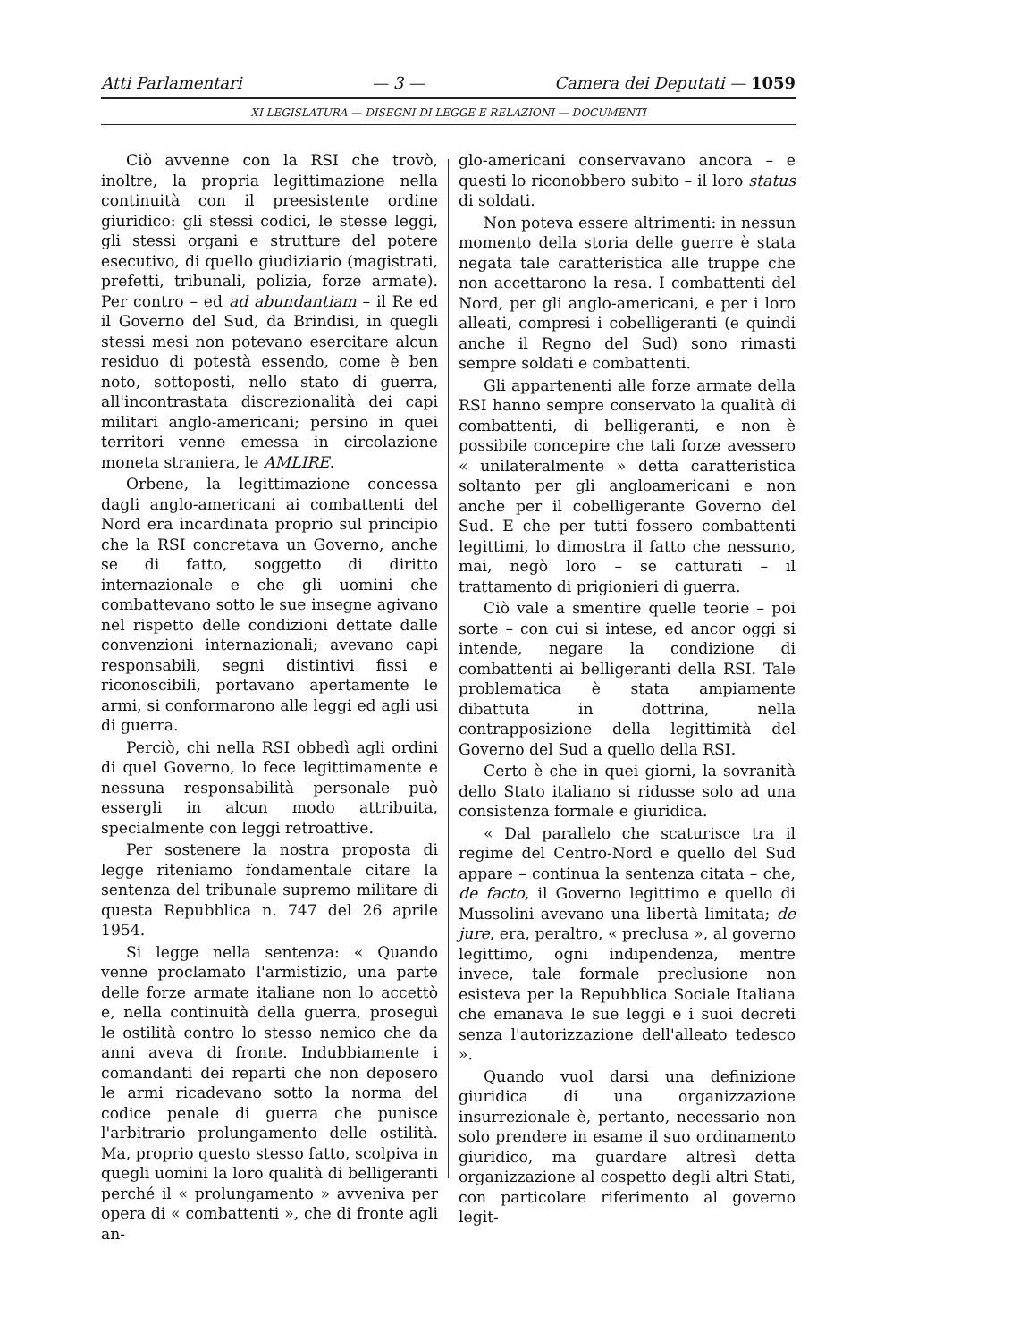Atti Parlamentari — 3 — Camera dei Deputati — 1059
XI LEGISLATURA — DISEGNI DI LEGGE E RELAZIONI — DOCUMENTI
Ciò avvenne con la RSI che trovò, inoltre, la propria legittimazione nella continuità con il preesistente ordine giuridico: gli stessi codici, le stesse leggi, gli stessi organi e strutture del potere esecutivo, di quello giudiziario (magistrati, prefetti, tribunali, polizia, forze armate). Per contro – ed ad abundantiam – il Re ed il Governo del Sud, da Brindisi, in quegli stessi mesi non potevano esercitare alcun residuo di potestà essendo, come è ben noto, sottoposti, nello stato di guerra, all'incontrastata discrezionalità dei capi militari anglo-americani; persino in quei territori venne emessa in circolazione moneta straniera, le AMLIRE.
Orbene, la legittimazione concessa dagli anglo-americani ai combattenti del Nord era incardinata proprio sul principio che la RSI concretava un Governo, anche se di fatto, soggetto di diritto internazionale e che gli uomini che combattevano sotto le sue insegne agivano nel rispetto delle condizioni dettate dalle convenzioni internazionali; avevano capi responsabili, segni distintivi fissi e riconoscibili, portavano apertamente le armi, si conformarono alle leggi ed agli usi di guerra.
Perciò, chi nella RSI obbedì agli ordini di quel Governo, lo fece legittimamente e nessuna responsabilità personale può essergli in alcun modo attribuita, specialmente con leggi retroattive.
Per sostenere la nostra proposta di legge riteniamo fondamentale citare la sentenza del tribunale supremo militare di questa Repubblica n. 747 del 26 aprile 1954.
Si legge nella sentenza: « Quando venne proclamato l'armistizio, una parte delle forze armate italiane non lo accettò e, nella continuità della guerra, proseguì le ostilità contro lo stesso nemico che da anni aveva di fronte. Indubbiamente i comandanti dei reparti che non deposero le armi ricadevano sotto la norma del codice penale di guerra che punisce l'arbitrario prolungamento delle ostilità. Ma, proprio questo stesso fatto, scolpiva in quegli uomini la loro qualità di belligeranti perché il « prolungamento » avveniva per opera di « combattenti », che di fronte agli an-
glo-americani conservavano ancora – e questi lo riconobbero subito – il loro status di soldati.
Non poteva essere altrimenti: in nessun momento della storia delle guerre è stata negata tale caratteristica alle truppe che non accettarono la resa. I combattenti del Nord, per gli anglo-americani, e per i loro alleati, compresi i cobelligeranti (e quindi anche il Regno del Sud) sono rimasti sempre soldati e combattenti.
Gli appartenenti alle forze armate della RSI hanno sempre conservato la qualità di combattenti, di belligeranti, e non è possibile concepire che tali forze avessero « unilateralmente » detta caratteristica soltanto per gli angloamericani e non anche per il cobelligerante Governo del Sud. E che per tutti fossero combattenti legittimi, lo dimostra il fatto che nessuno, mai, negò loro – se catturati – il trattamento di prigionieri di guerra.
Ciò vale a smentire quelle teorie – poi sorte – con cui si intese, ed ancor oggi si intende, negare la condizione di combattenti ai belligeranti della RSI. Tale problematica è stata ampiamente dibattuta in dottrina, nella contrapposizione della legittimità del Governo del Sud a quello della RSI.
Certo è che in quei giorni, la sovranità dello Stato italiano si ridusse solo ad una consistenza formale e giuridica.
« Dal parallelo che scaturisce tra il regime del Centro-Nord e quello del Sud appare – continua la sentenza citata – che, de facto, il Governo legittimo e quello di Mussolini avevano una libertà limitata; de jure, era, peraltro, « preclusa », al governo legittimo, ogni indipendenza, mentre invece, tale formale preclusione non esisteva per la Repubblica Sociale Italiana che emanava le sue leggi e i suoi decreti senza l'autorizzazione dell'alleato tedesco ».
Quando vuol darsi una definizione giuridica di una organizzazione insurrezionale è, pertanto, necessario non solo prendere in esame il suo ordinamento giuridico, ma guardare altresì detta organizzazione al cospetto degli altri Stati, con particolare riferimento al governo legit-